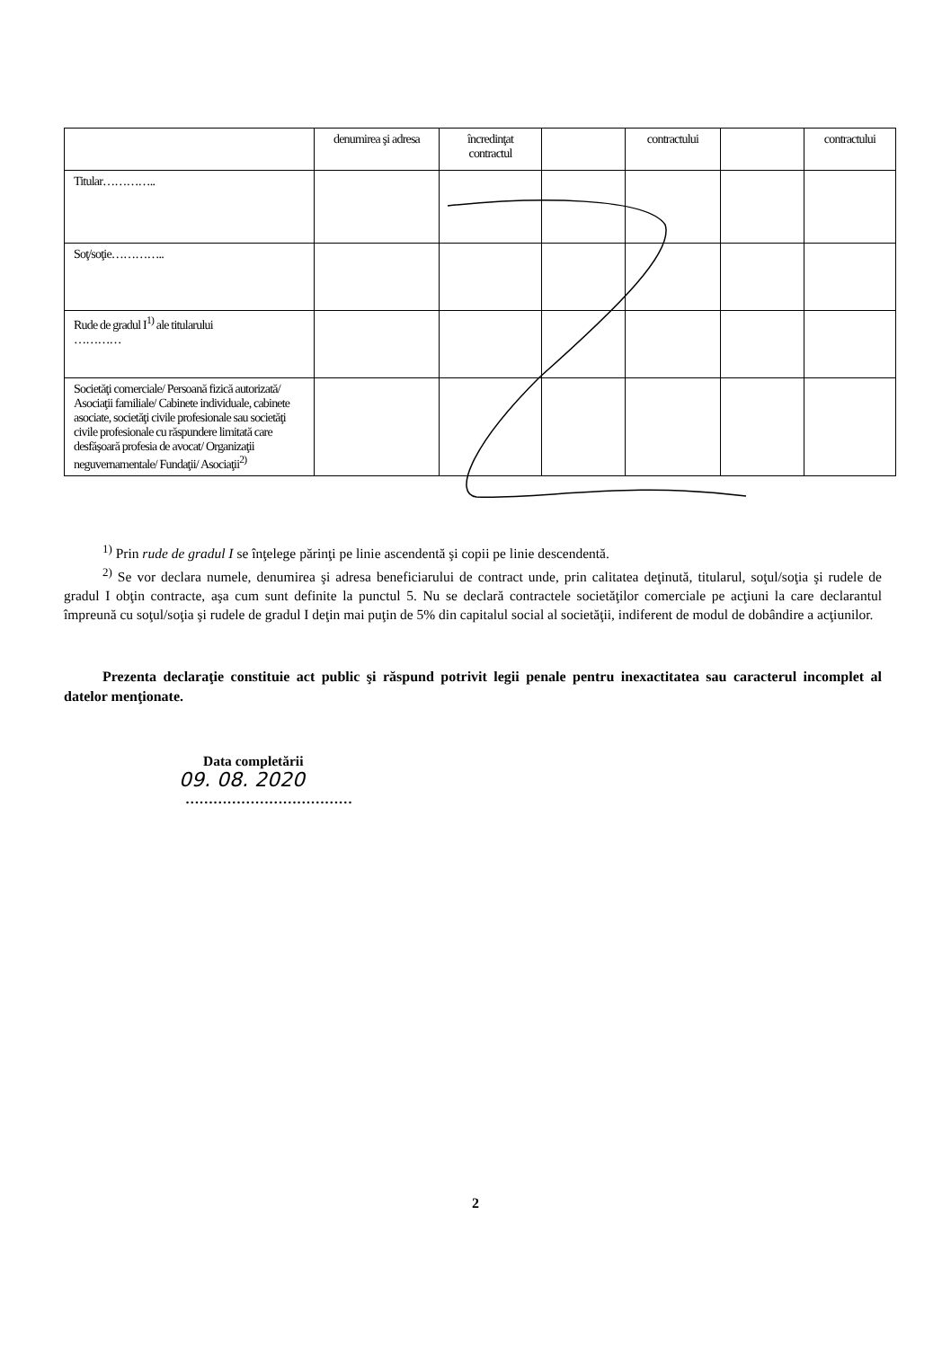| | denumirea şi adresa | încredinţat contractul | | contractului | | contractului |
| Titular………….. | | | | | | |
| Soţ/soţie………….. | | | | | | |
| Rude de gradul I<sup>1)</sup> ale titularului ………… | | | | | | |
| Societăţi comerciale/ Persoană fizică autorizată/ Asociaţii familiale/ Cabinete individuale, cabinete asociate, societăţi civile profesionale sau societăţi civile profesionale cu răspundere limitată care desfăşoară profesia de avocat/ Organizaţii neguvernamentale/ Fundaţii/ Asociaţii<sup>2)</sup> | | | | | | |
<sup>1)</sup> Prin rude de gradul I se înţelege părinţi pe linie ascendentă şi copii pe linie descendentă.
<sup>2)</sup> Se vor declara numele, denumirea şi adresa beneficiarului de contract unde, prin calitatea deţinută, titularul, soţul/soţia şi rudele de gradul I obţin contracte, aşa cum sunt definite la punctul 5. Nu se declară contractele societăţilor comerciale pe acţiuni la care declarantul împreună cu soţul/soţia şi rudele de gradul I deţin mai puţin de 5% din capitalul social al societăţii, indiferent de modul de dobândire a acţiunilor.
Prezenta declaraţie constituie act public şi răspund potrivit legii penale pentru inexactitatea sau caracterul incomplet al datelor menţionate.
Data completării
09. 08. 2020
………………………………
2